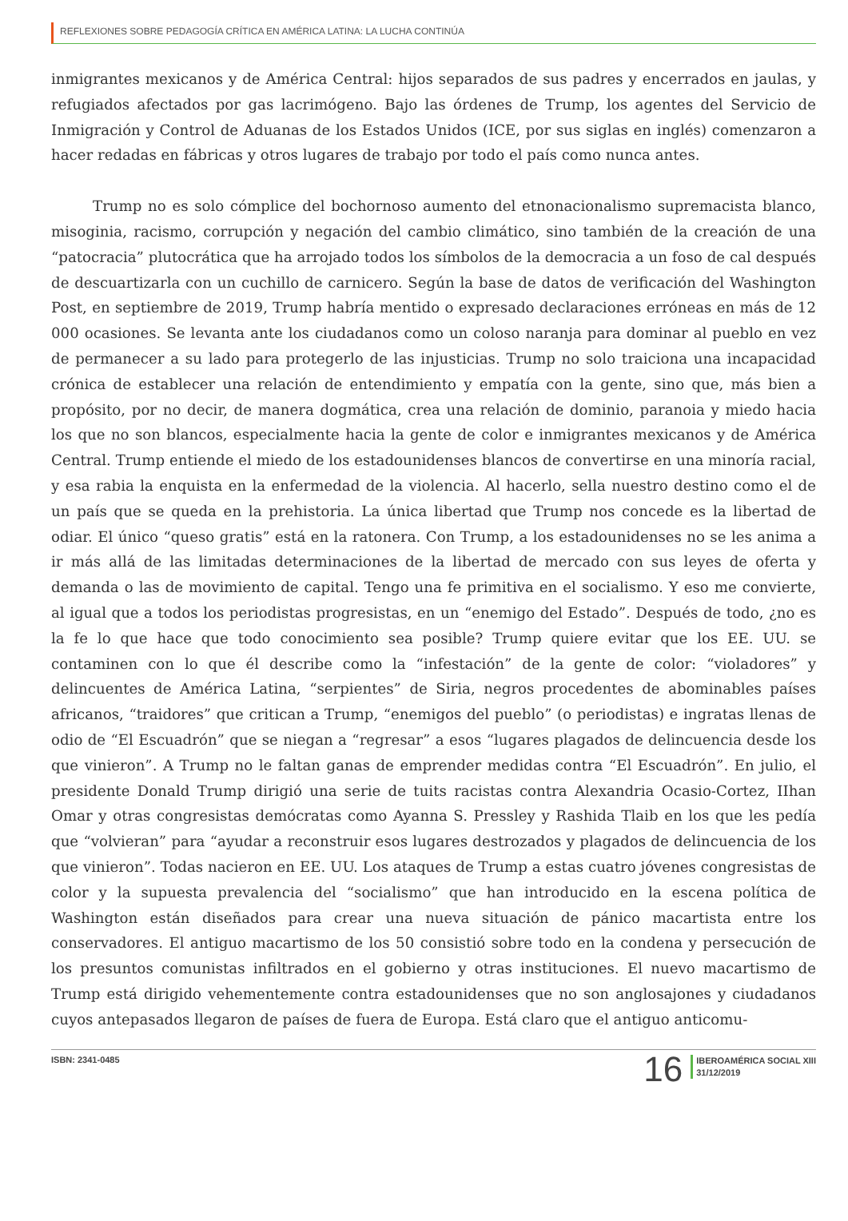REFLEXIONES SOBRE PEDAGOGÍA CRÍTICA EN AMÉRICA LATINA: LA LUCHA CONTINÚA
inmigrantes mexicanos y de América Central: hijos separados de sus padres y encerrados en jaulas, y refugiados afectados por gas lacrimógeno. Bajo las órdenes de Trump, los agentes del Servicio de Inmigración y Control de Aduanas de los Estados Unidos (ICE, por sus siglas en inglés) comenzaron a hacer redadas en fábricas y otros lugares de trabajo por todo el país como nunca antes.
Trump no es solo cómplice del bochornoso aumento del etnonacionalismo supremacista blanco, misoginia, racismo, corrupción y negación del cambio climático, sino también de la creación de una “patocracia” plutocrática que ha arrojado todos los símbolos de la democracia a un foso de cal después de descuartizarla con un cuchillo de carnicero. Según la base de datos de verificación del Washington Post, en septiembre de 2019, Trump habría mentido o expresado declaraciones erróneas en más de 12 000 ocasiones. Se levanta ante los ciudadanos como un coloso naranja para dominar al pueblo en vez de permanecer a su lado para protegerlo de las injusticias. Trump no solo traiciona una incapacidad crónica de establecer una relación de entendimiento y empatía con la gente, sino que, más bien a propósito, por no decir, de manera dogmática, crea una relación de dominio, paranoia y miedo hacia los que no son blancos, especialmente hacia la gente de color e inmigrantes mexicanos y de América Central. Trump entiende el miedo de los estadounidenses blancos de convertirse en una minoría racial, y esa rabia la enquista en la enfermedad de la violencia. Al hacerlo, sella nuestro destino como el de un país que se queda en la prehistoria. La única libertad que Trump nos concede es la libertad de odiar. El único “queso gratis” está en la ratonera. Con Trump, a los estadounidenses no se les anima a ir más allá de las limitadas determinaciones de la libertad de mercado con sus leyes de oferta y demanda o las de movimiento de capital. Tengo una fe primitiva en el socialismo. Y eso me convierte, al igual que a todos los periodistas progresistas, en un “enemigo del Estado”. Después de todo, ¿no es la fe lo que hace que todo conocimiento sea posible? Trump quiere evitar que los EE. UU. se contaminen con lo que él describe como la “infestación” de la gente de color: “violadores” y delincuentes de América Latina, “serpientes” de Siria, negros procedentes de abominables países africanos, “traidores” que critican a Trump, “enemigos del pueblo” (o periodistas) e ingratas llenas de odio de “El Escuadrón” que se niegan a “regresar” a esos “lugares plagados de delincuencia desde los que vinieron”. A Trump no le faltan ganas de emprender medidas contra “El Escuadrón”. En julio, el presidente Donald Trump dirigió una serie de tuits racistas contra Alexandria Ocasio-Cortez, IIhan Omar y otras congresistas demócratas como Ayanna S. Pressley y Rashida Tlaib en los que les pedía que “volvieran” para “ayudar a reconstruir esos lugares destrozados y plagados de delincuencia de los que vinieron”. Todas nacieron en EE. UU. Los ataques de Trump a estas cuatro jóvenes congresistas de color y la supuesta prevalencia del “socialismo” que han introducido en la escena política de Washington están diseñados para crear una nueva situación de pánico macartista entre los conservadores. El antiguo macartismo de los 50 consistió sobre todo en la condena y persecución de los presuntos comunistas infiltrados en el gobierno y otras instituciones. El nuevo macartismo de Trump está dirigido vehementemente contra estadounidenses que no son anglosajones y ciudadanos cuyos antepasados llegaron de países de fuera de Europa. Está claro que el antiguo anticomu-
ISBN: 2341-0485
16
IBEROAMÉRICA SOCIAL XIII
31/12/2019